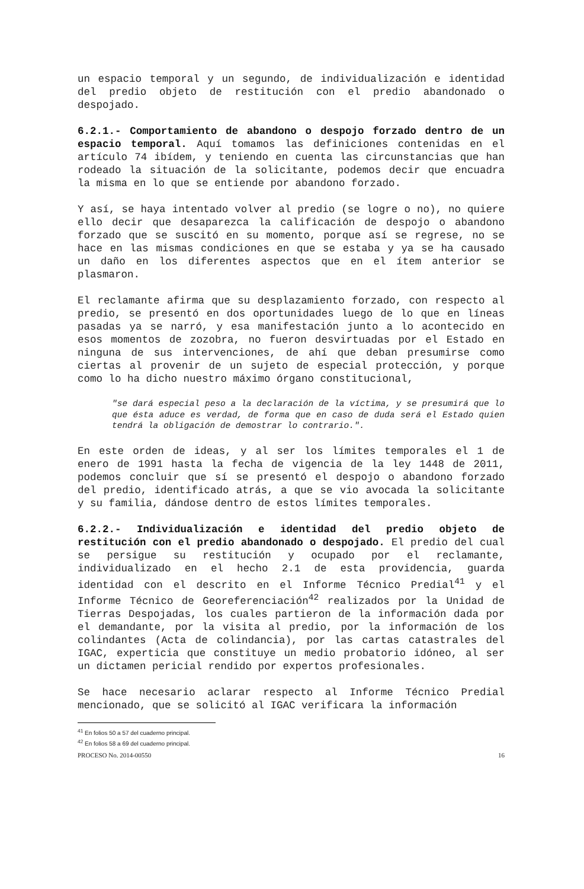un espacio temporal y un segundo, de individualización e identidad del predio objeto de restitución con el predio abandonado o despojado.
6.2.1.- Comportamiento de abandono o despojo forzado dentro de un espacio temporal. Aquí tomamos las definiciones contenidas en el artículo 74 ibídem, y teniendo en cuenta las circunstancias que han rodeado la situación de la solicitante, podemos decir que encuadra la misma en lo que se entiende por abandono forzado.
Y así, se haya intentado volver al predio (se logre o no), no quiere ello decir que desaparezca la calificación de despojo o abandono forzado que se suscitó en su momento, porque así se regrese, no se hace en las mismas condiciones en que se estaba y ya se ha causado un daño en los diferentes aspectos que en el ítem anterior se plasmaron.
El reclamante afirma que su desplazamiento forzado, con respecto al predio, se presentó en dos oportunidades luego de lo que en líneas pasadas ya se narró, y esa manifestación junto a lo acontecido en esos momentos de zozobra, no fueron desvirtuadas por el Estado en ninguna de sus intervenciones, de ahí que deban presumirse como ciertas al provenir de un sujeto de especial protección, y porque como lo ha dicho nuestro máximo órgano constitucional,
"se dará especial peso a la declaración de la víctima, y se presumirá que lo que ésta aduce es verdad, de forma que en caso de duda será el Estado quien tendrá la obligación de demostrar lo contrario.".
En este orden de ideas, y al ser los límites temporales el 1 de enero de 1991 hasta la fecha de vigencia de la ley 1448 de 2011, podemos concluir que sí se presentó el despojo o abandono forzado del predio, identificado atrás, a que se vio avocada la solicitante y su familia, dándose dentro de estos límites temporales.
6.2.2.- Individualización e identidad del predio objeto de restitución con el predio abandonado o despojado. El predio del cual se persigue su restitución y ocupado por el reclamante, individualizado en el hecho 2.1 de esta providencia, guarda identidad con el descrito en el Informe Técnico Predial<sup>41</sup> y el Informe Técnico de Georeferenciación<sup>42</sup> realizados por la Unidad de Tierras Despojadas, los cuales partieron de la información dada por el demandante, por la visita al predio, por la información de los colindantes (Acta de colindancia), por las cartas catastrales del IGAC, experticia que constituye un medio probatorio idóneo, al ser un dictamen pericial rendido por expertos profesionales.
Se hace necesario aclarar respecto al Informe Técnico Predial mencionado, que se solicitó al IGAC verificara la información
<sup>41</sup> En folios 50 a 57 del cuaderno principal.
<sup>42</sup> En folios 58 a 69 del cuaderno principal.
PROCESO No. 2014-00550 16